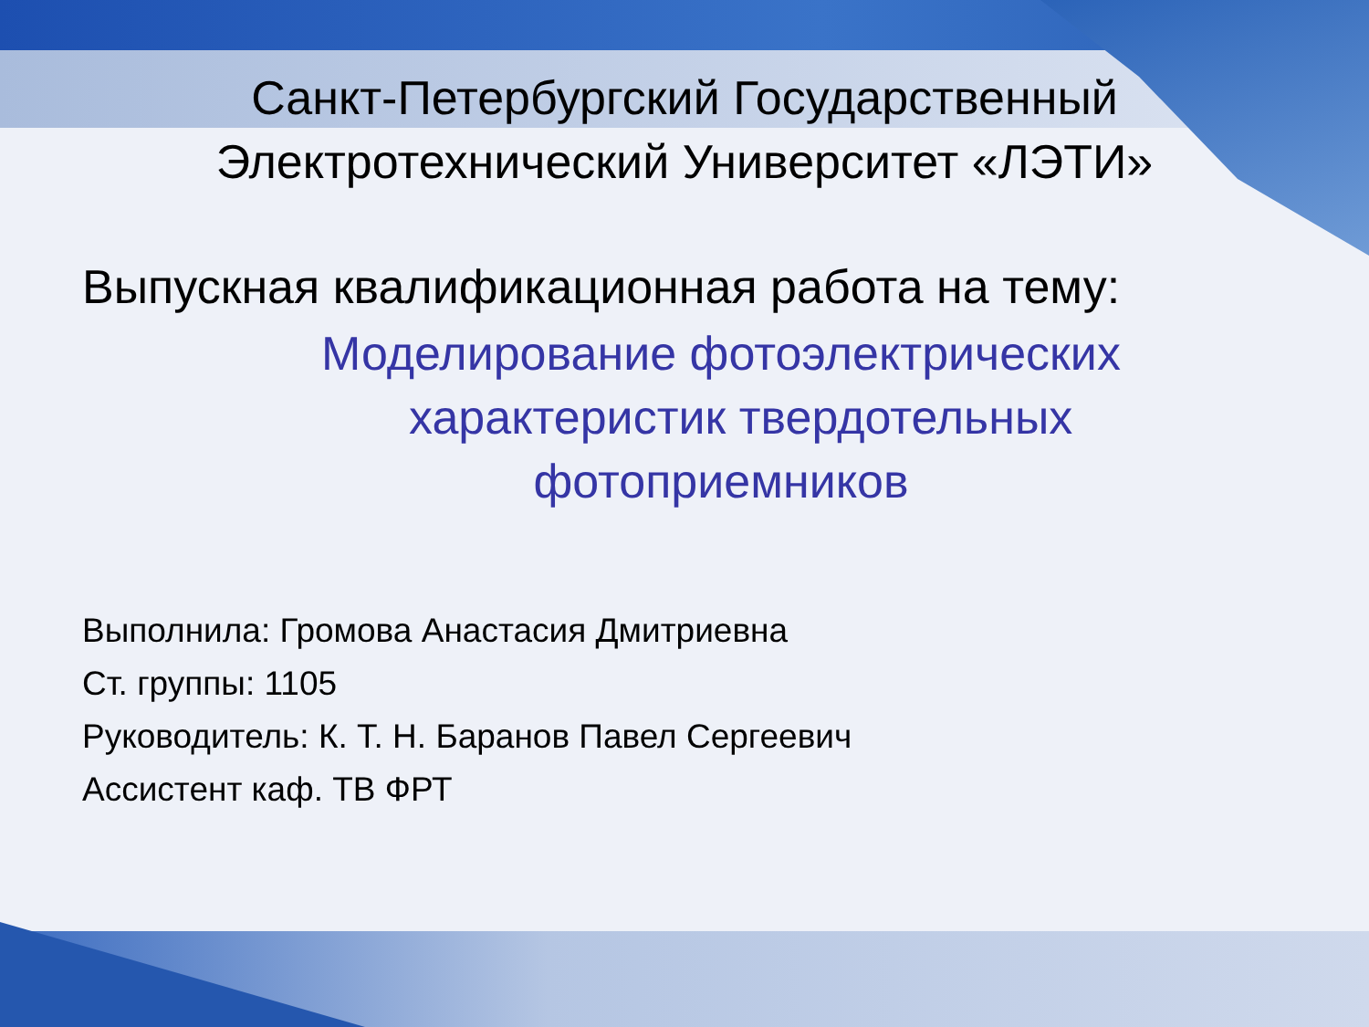Санкт-Петербургский Государственный
Электротехнический Университет «ЛЭТИ»
Выпускная квалификационная работа на тему:
Моделирование фотоэлектрических
характеристик твердотельных
фотоприемников
Выполнила: Громова Анастасия Дмитриевна
Ст. группы: 1105
Руководитель: К. Т. Н. Баранов Павел Сергеевич
Ассистент каф. ТВ ФРТ